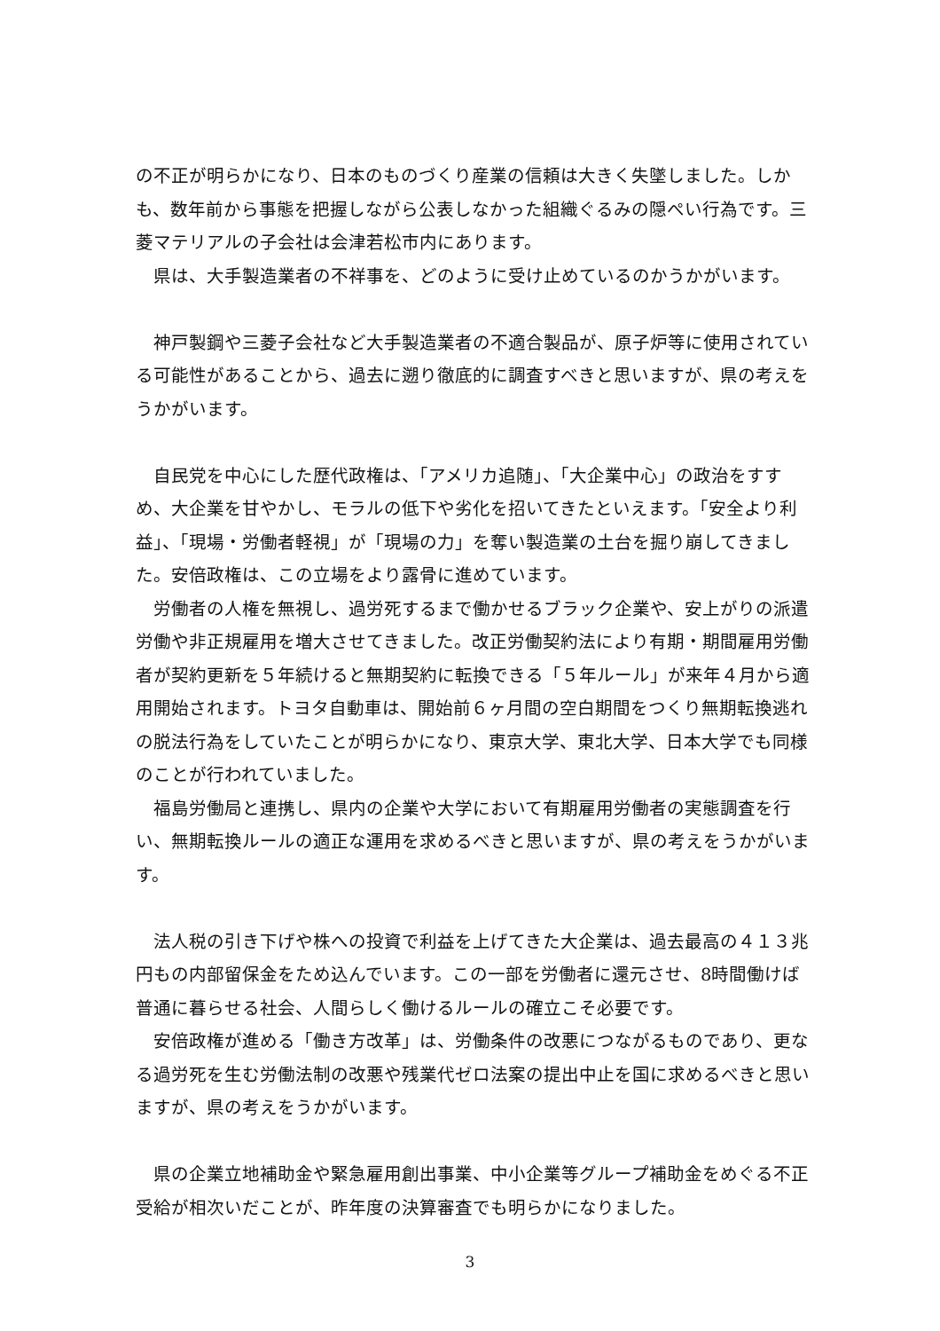の不正が明らかになり、日本のものづくり産業の信頼は大きく失墜しました。しかも、数年前から事態を把握しながら公表しなかった組織ぐるみの隠ぺい行為です。三菱マテリアルの子会社は会津若松市内にあります。
県は、大手製造業者の不祥事を、どのように受け止めているのかうかがいます。
神戸製鋼や三菱子会社など大手製造業者の不適合製品が、原子炉等に使用されている可能性があることから、過去に遡り徹底的に調査すべきと思いますが、県の考えをうかがいます。
自民党を中心にした歴代政権は、「アメリカ追随」、「大企業中心」の政治をすすめ、大企業を甘やかし、モラルの低下や劣化を招いてきたといえます。「安全より利益」、「現場・労働者軽視」が「現場の力」を奪い製造業の土台を掘り崩してきました。安倍政権は、この立場をより露骨に進めています。
労働者の人権を無視し、過労死するまで働かせるブラック企業や、安上がりの派遣労働や非正規雇用を増大させてきました。改正労働契約法により有期・期間雇用労働者が契約更新を５年続けると無期契約に転換できる「５年ルール」が来年４月から適用開始されます。トヨタ自動車は、開始前６ヶ月間の空白期間をつくり無期転換逃れの脱法行為をしていたことが明らかになり、東京大学、東北大学、日本大学でも同様のことが行われていました。
福島労働局と連携し、県内の企業や大学において有期雇用労働者の実態調査を行い、無期転換ルールの適正な運用を求めるべきと思いますが、県の考えをうかがいます。
法人税の引き下げや株への投資で利益を上げてきた大企業は、過去最高の４１３兆円もの内部留保金をため込んでいます。この一部を労働者に還元させ、8時間働けば普通に暮らせる社会、人間らしく働けるルールの確立こそ必要です。
安倍政権が進める「働き方改革」は、労働条件の改悪につながるものであり、更なる過労死を生む労働法制の改悪や残業代ゼロ法案の提出中止を国に求めるべきと思いますが、県の考えをうかがいます。
県の企業立地補助金や緊急雇用創出事業、中小企業等グループ補助金をめぐる不正受給が相次いだことが、昨年度の決算審査でも明らかになりました。
3